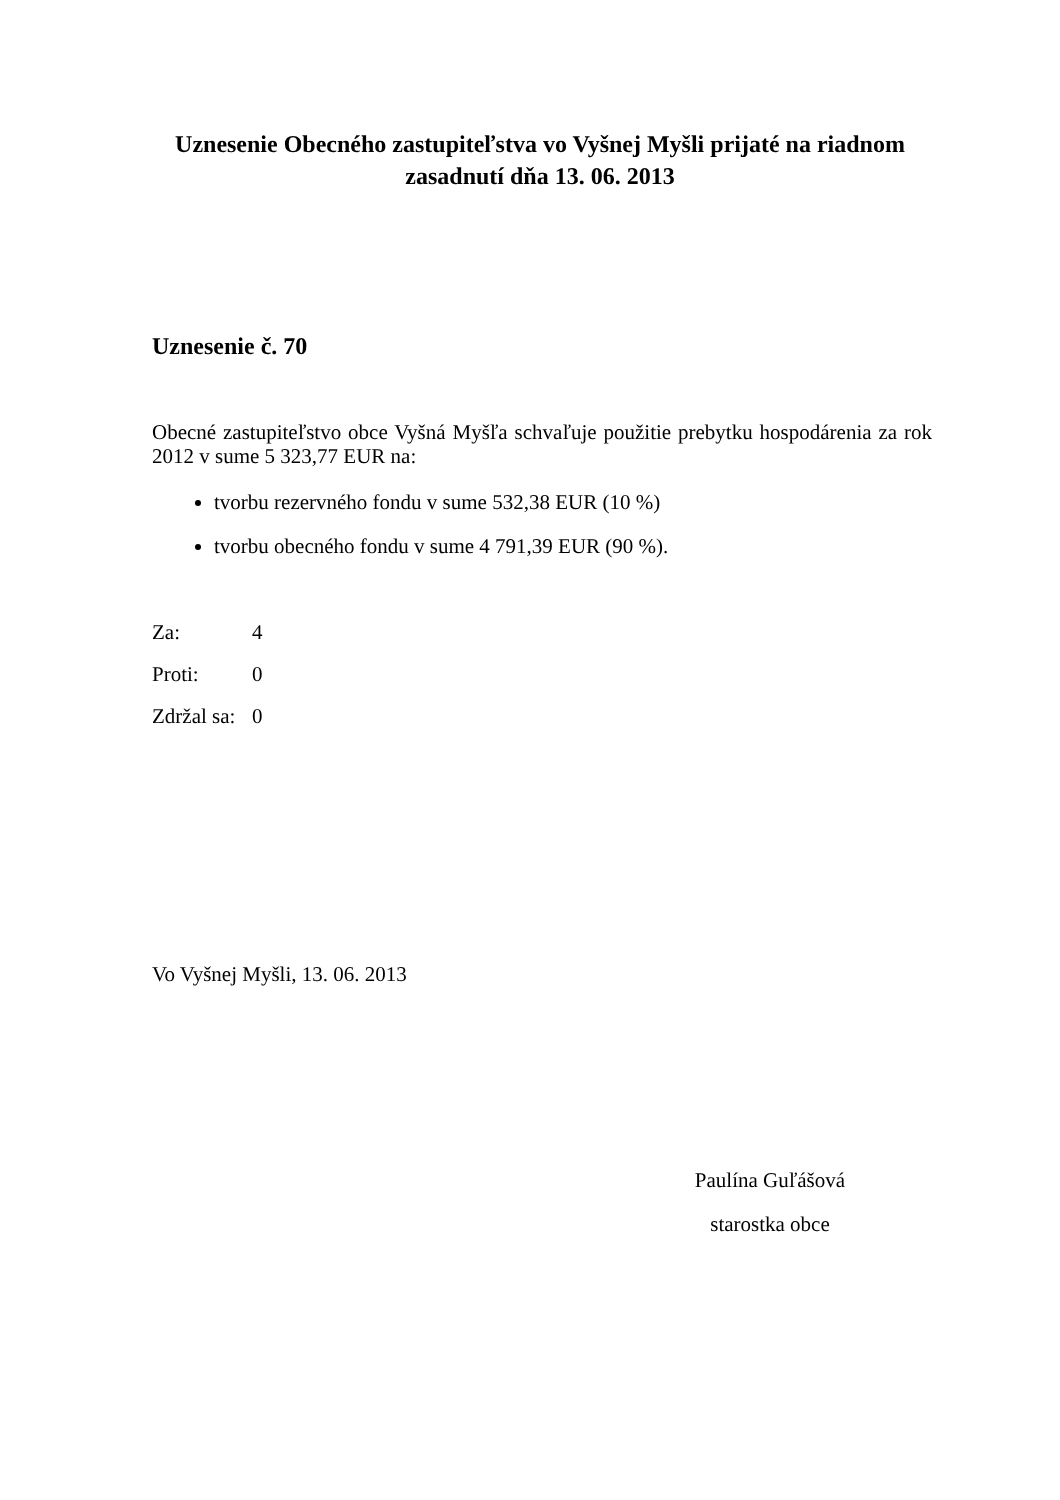Uznesenie Obecného zastupiteľstva vo Vyšnej Myšli prijaté na riadnom zasadnutí dňa 13. 06. 2013
Uznesenie č. 70
Obecné zastupiteľstvo obce Vyšná Myšľa schvaľuje použitie prebytku hospodárenia za rok 2012 v sume 5 323,77 EUR na:
tvorbu rezervného fondu v sume 532,38 EUR (10 %)
tvorbu obecného fondu v sume 4 791,39 EUR (90 %).
Za: 4
Proti: 0
Zdržal sa: 0
Vo Vyšnej Myšli, 13. 06. 2013
Paulína Guľášová
starostka obce